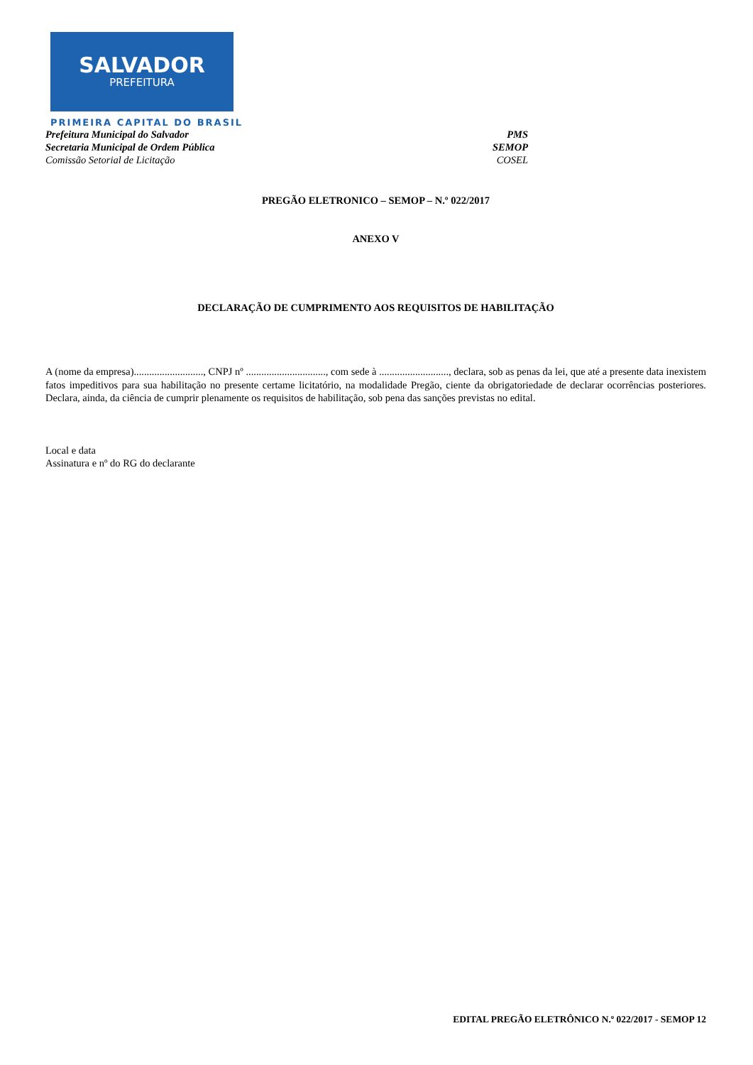SALVADOR
PREFEITURA
PRIMEIRA CAPITAL DO BRASIL
Prefeitura Municipal do Salvador PMS
Secretaria Municipal de Ordem Pública SEMOP
Comissão Setorial de Licitação COSEL
PREGÃO ELETRONICO – SEMOP – N.º 022/2017
ANEXO V
DECLARAÇÃO DE CUMPRIMENTO AOS REQUISITOS DE HABILITAÇÃO
A (nome da empresa)..........................., CNPJ nº ..............................., com sede à ..........................., declara, sob as penas da lei, que até a presente data inexistem fatos impeditivos para sua habilitação no presente certame licitatório, na modalidade Pregão, ciente da obrigatoriedade de declarar ocorrências posteriores. Declara, ainda, da ciência de cumprir plenamente os requisitos de habilitação, sob pena das sanções previstas no edital.
Local e data
Assinatura e nº do RG do declarante
EDITAL PREGÃO ELETRÔNICO N.º 022/2017 - SEMOP 12